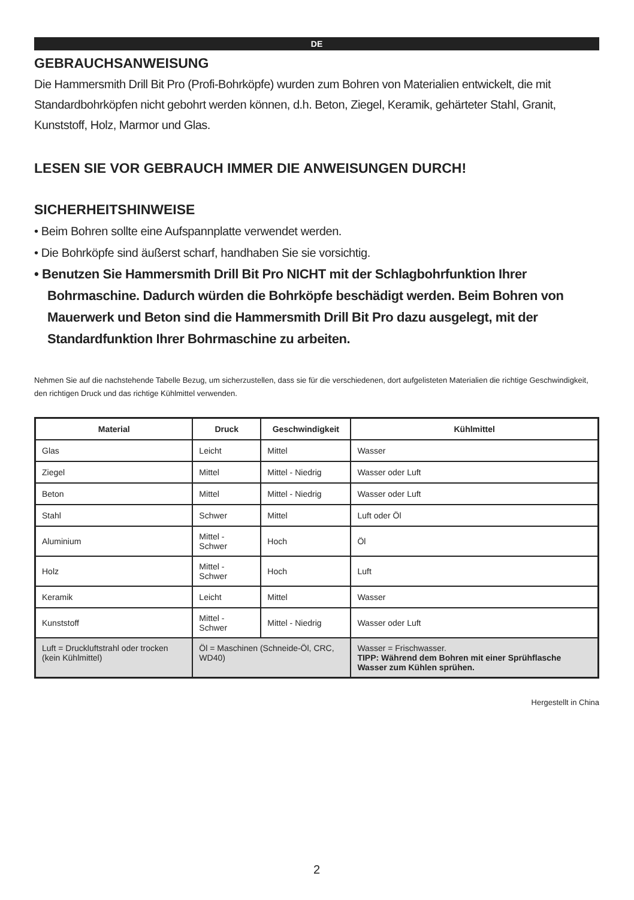DE
GEBRAUCHSANWEISUNG
Die Hammersmith Drill Bit Pro (Profi-Bohrköpfe) wurden zum Bohren von Materialien entwickelt, die mit Standardbohrköpfen nicht gebohrt werden können, d.h. Beton, Ziegel, Keramik, gehärteter Stahl, Granit, Kunststoff, Holz, Marmor und Glas.
LESEN SIE VOR GEBRAUCH IMMER DIE ANWEISUNGEN DURCH!
SICHERHEITSHINWEISE
• Beim Bohren sollte eine Aufspannplatte verwendet werden.
• Die Bohrköpfe sind äußerst scharf, handhaben Sie sie vorsichtig.
• Benutzen Sie Hammersmith Drill Bit Pro NICHT mit der Schlagbohrfunktion Ihrer Bohrmaschine. Dadurch würden die Bohrköpfe beschädigt werden. Beim Bohren von Mauerwerk und Beton sind die Hammersmith Drill Bit Pro dazu ausgelegt, mit der Standardfunktion Ihrer Bohrmaschine zu arbeiten.
Nehmen Sie auf die nachstehende Tabelle Bezug, um sicherzustellen, dass sie für die verschiedenen, dort aufgelisteten Materialien die richtige Geschwindigkeit, den richtigen Druck und das richtige Kühlmittel verwenden.
| Material | Druck | Geschwindigkeit | Kühlmittel |
| --- | --- | --- | --- |
| Glas | Leicht | Mittel | Wasser |
| Ziegel | Mittel | Mittel - Niedrig | Wasser oder Luft |
| Beton | Mittel | Mittel - Niedrig | Wasser oder Luft |
| Stahl | Schwer | Mittel | Luft oder Öl |
| Aluminium | Mittel - Schwer | Hoch | Öl |
| Holz | Mittel - Schwer | Hoch | Luft |
| Keramik | Leicht | Mittel | Wasser |
| Kunststoff | Mittel - Schwer | Mittel - Niedrig | Wasser oder Luft |
| Luft = Druckluftstrahl oder trocken (kein Kühlmittel) | Öl = Maschinen (Schneide-Öl, CRC, WD40) | | Wasser = Frischwasser. TIPP: Während dem Bohren mit einer Sprühflasche Wasser zum Kühlen sprühen. |
Hergestellt in China
2